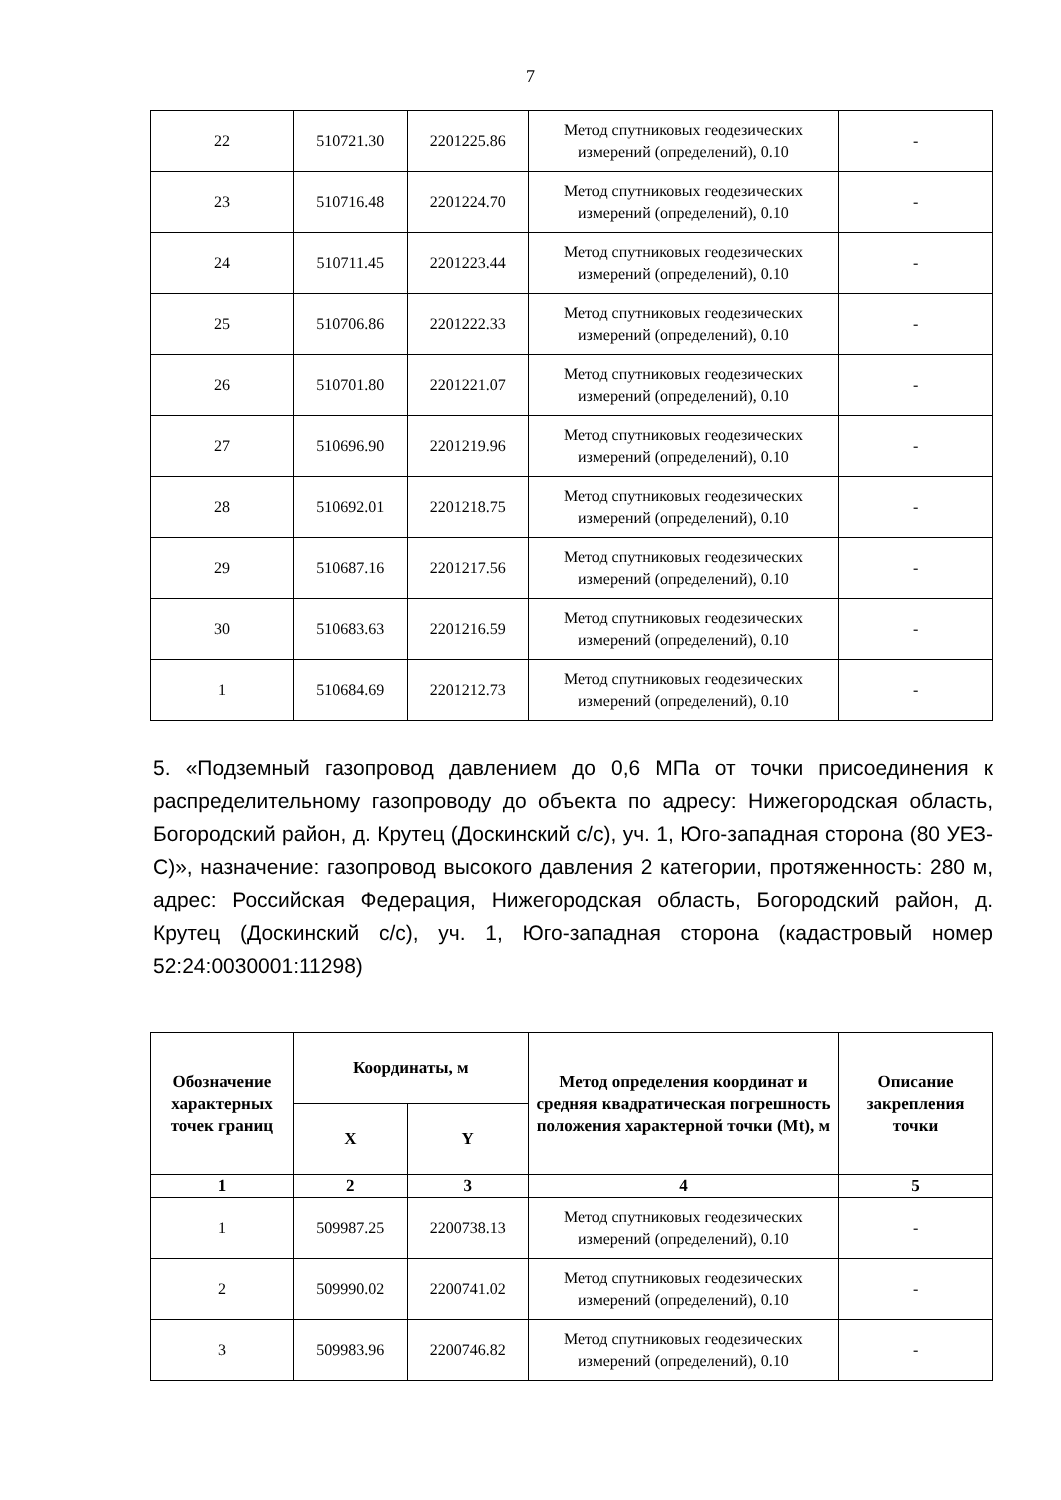7
| 22 | 510721.30 | 2201225.86 | Метод спутниковых геодезических измерений (определений), 0.10 | - |
| 23 | 510716.48 | 2201224.70 | Метод спутниковых геодезических измерений (определений), 0.10 | - |
| 24 | 510711.45 | 2201223.44 | Метод спутниковых геодезических измерений (определений), 0.10 | - |
| 25 | 510706.86 | 2201222.33 | Метод спутниковых геодезических измерений (определений), 0.10 | - |
| 26 | 510701.80 | 2201221.07 | Метод спутниковых геодезических измерений (определений), 0.10 | - |
| 27 | 510696.90 | 2201219.96 | Метод спутниковых геодезических измерений (определений), 0.10 | - |
| 28 | 510692.01 | 2201218.75 | Метод спутниковых геодезических измерений (определений), 0.10 | - |
| 29 | 510687.16 | 2201217.56 | Метод спутниковых геодезических измерений (определений), 0.10 | - |
| 30 | 510683.63 | 2201216.59 | Метод спутниковых геодезических измерений (определений), 0.10 | - |
| 1 | 510684.69 | 2201212.73 | Метод спутниковых геодезических измерений (определений), 0.10 | - |
5. «Подземный газопровод давлением до 0,6 МПа от точки присоединения к распределительному газопроводу до объекта по адресу: Нижегородская область, Богородский район, д. Крутец (Доскинский с/с), уч. 1, Юго-западная сторона (80 УЕЗ-С)», назначение: газопровод высокого давления 2 категории, протяженность: 280 м, адрес: Российская Федерация, Нижегородская область, Богородский район, д. Крутец (Доскинский с/с), уч. 1, Юго-западная сторона (кадастровый номер 52:24:0030001:11298)
| Обозначение характерных точек границ | Координаты, м | | Метод определения координат и средняя квадратическая погрешность положения характерной точки (Mt), м | Описание закрепления точки |
| --- | --- | --- | --- | --- |
| | X | Y | | |
| 1 | 2 | 3 | 4 | 5 |
| 1 | 509987.25 | 2200738.13 | Метод спутниковых геодезических измерений (определений), 0.10 | - |
| 2 | 509990.02 | 2200741.02 | Метод спутниковых геодезических измерений (определений), 0.10 | - |
| 3 | 509983.96 | 2200746.82 | Метод спутниковых геодезических измерений (определений), 0.10 | - |